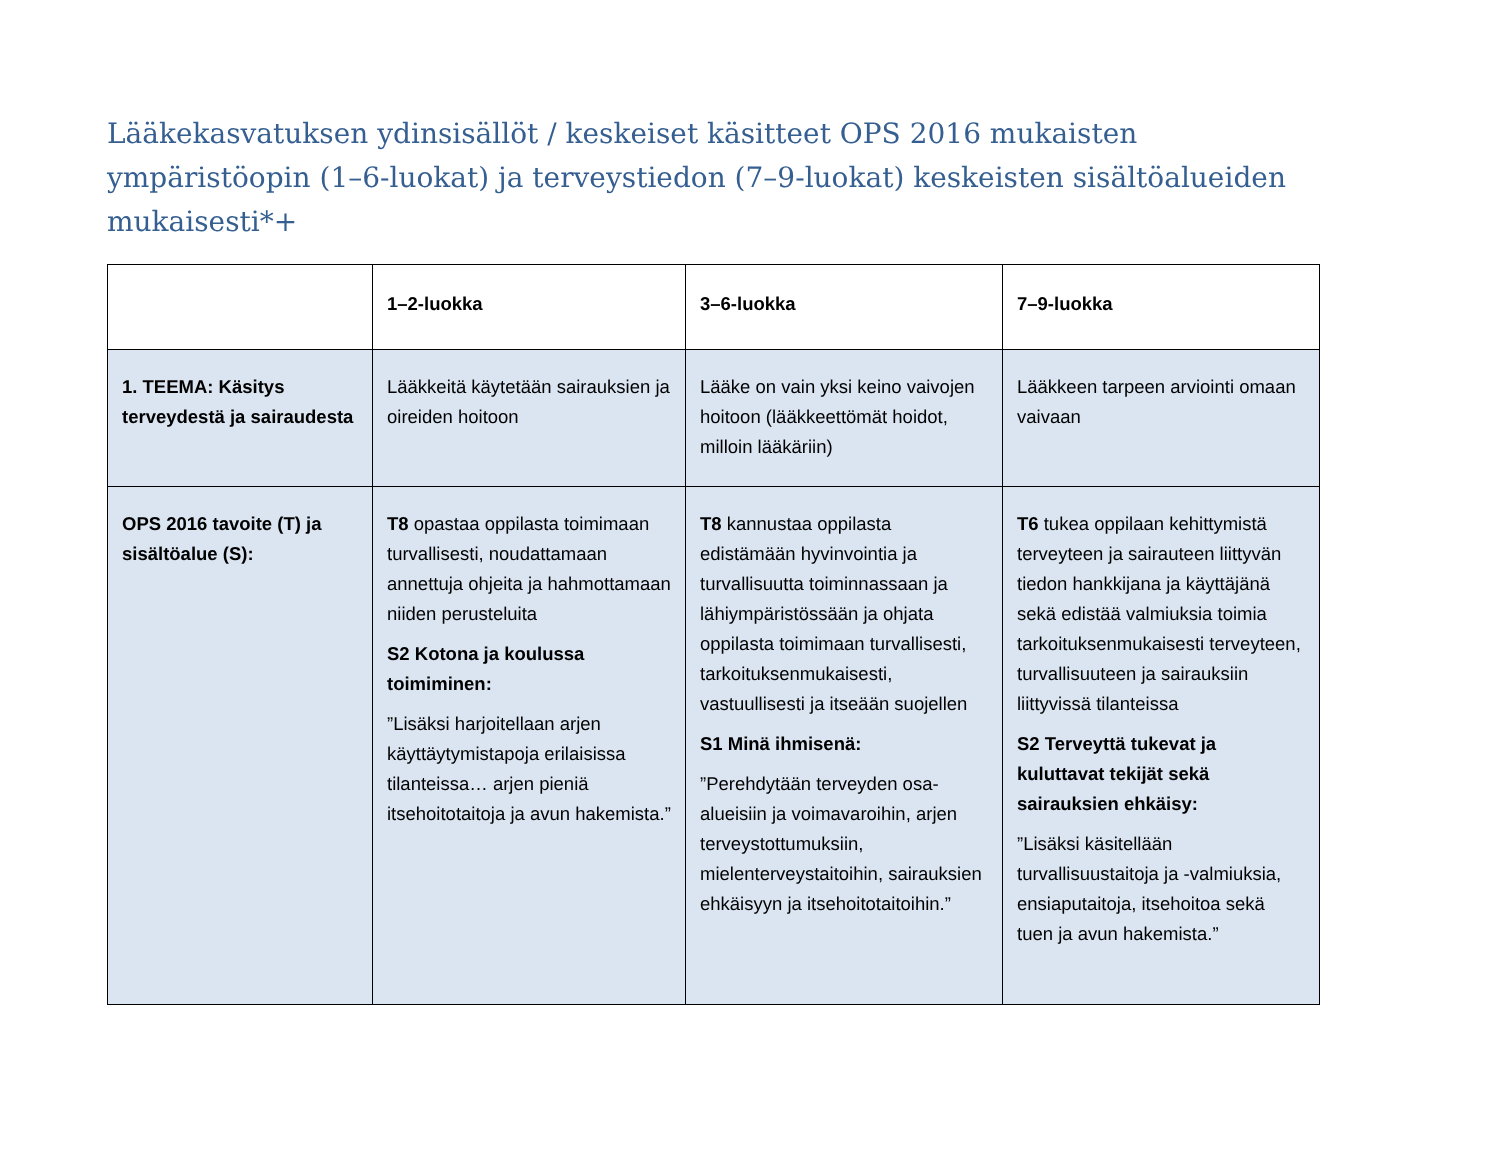Lääkekasvatuksen ydinsisällöt / keskeiset käsitteet OPS 2016 mukaisten ympäristöopin (1–6-luokat) ja terveystiedon (7–9-luokat) keskeisten sisältöalueiden mukaisesti*+
| | 1–2-luokka | 3–6-luokka | 7–9-luokka |
| --- | --- | --- | --- |
| 1. TEEMA: Käsitys terveydestä ja sairaudesta | Lääkkeitä käytetään sairauksien ja oireiden hoitoon | Lääke on vain yksi keino vaivojen hoitoon (lääkkeettömät hoidot, milloin lääkäriin) | Lääkkeen tarpeen arviointi omaan vaivaan |
| OPS 2016 tavoite (T) ja sisältöalue (S): | T8 opastaa oppilasta toimimaan turvallisesti, noudattamaan annettuja ohjeita ja hahmottamaan niiden perusteluita S2 Kotona ja koulussa toimiminen: ”Lisäksi harjoitellaan arjen käyttäytymistapoja erilaisissa tilanteissa… arjen pieniä itsehoitotaitoja ja avun hakemista.” | T8 kannustaa oppilasta edistämään hyvinvointia ja turvallisuutta toiminnassaan ja lähiympäristössään ja ohjata oppilasta toimimaan turvallisesti, tarkoituksenmukaisesti, vastuullisesti ja itseään suojellen S1 Minä ihmisenä: ”Perehdytään terveyden osa-alueisiin ja voimavaroihin, arjen terveystottumuksiin, mielenterveystaitoihin, sairauksien ehkäisyyn ja itsehoitotaitoihin.” | T6 tukea oppilaan kehittymistä terveyteen ja sairauteen liittyvän tiedon hankkijana ja käyttäjänä sekä edistää valmiuksia toimia tarkoituksenmukaisesti terveyteen, turvallisuuteen ja sairauksiin liittyvissä tilanteissa S2 Terveyttä tukevat ja kuluttavat tekijät sekä sairauksien ehkäisy: ”Lisäksi käsitellään turvallisuustaitoja ja -valmiuksia, ensiaputaitoja, itsehoitoa sekä tuen ja avun hakemista.” |